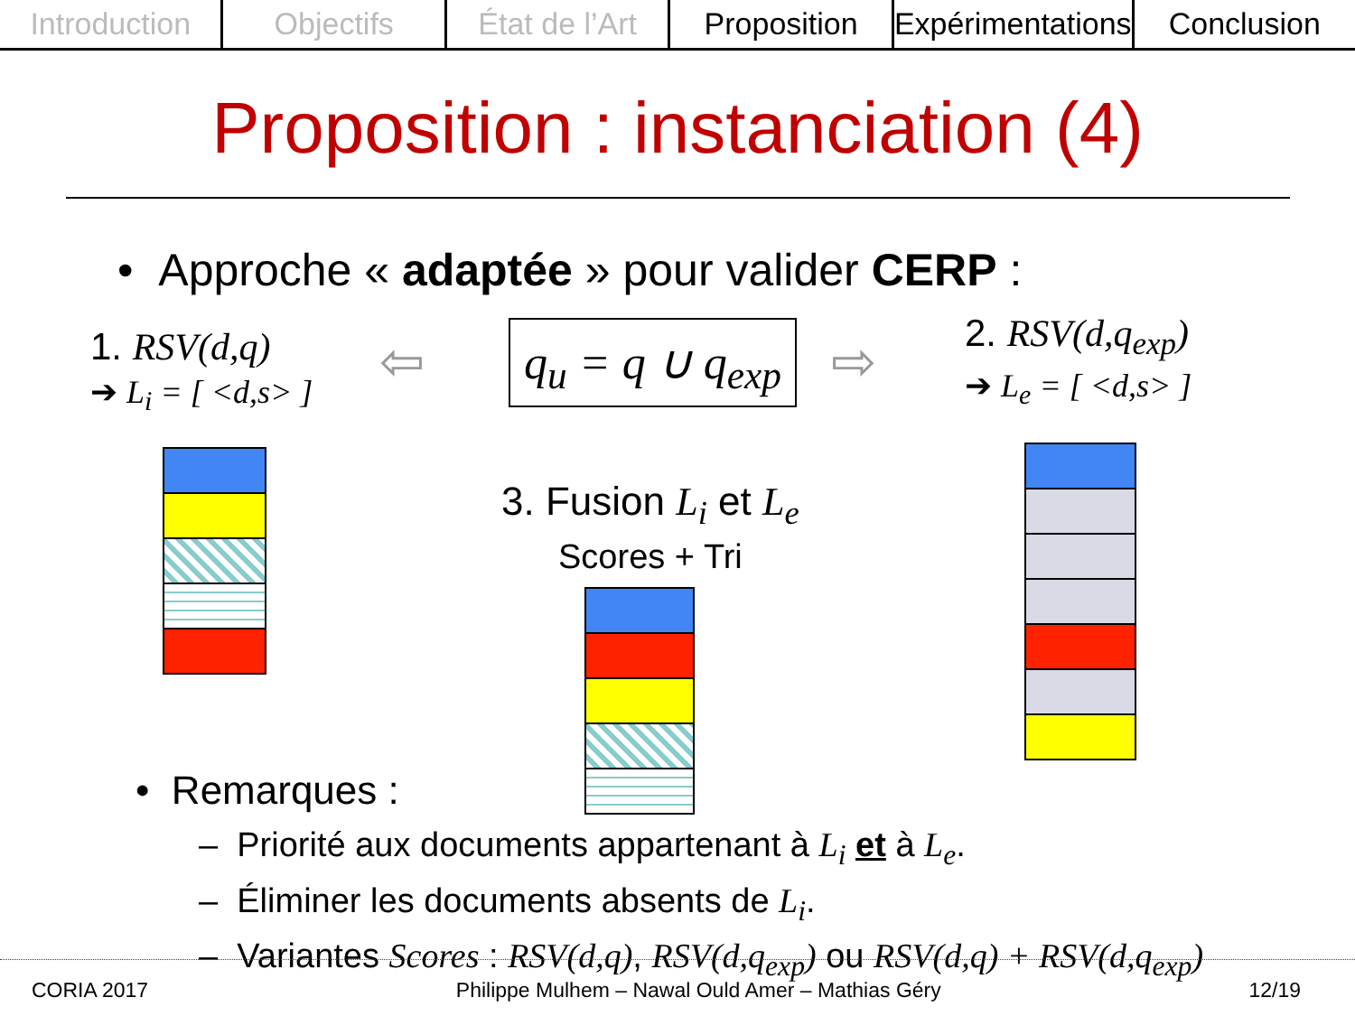Introduction Objectifs État de l’Art Proposition Expérimentations Conclusion
Proposition : instanciation (4)
• Approche « adaptée » pour valider CERP :
1. RSV(d,q)
➔ L<sub>i</sub> = [ <d,s> ]
q<sub>u</sub> = q ∪ q<sub>exp</sub>
2. RSV(d,q<sub>exp</sub>)
➔ L<sub>e</sub> = [ <d,s> ]
⇦ ⇨
3. Fusion L<sub>i</sub> et L<sub>e</sub>
Scores + Tri
• Remarques :
– Priorité aux documents appartenant à L<sub>i</sub> et à L<sub>e</sub>.
– Éliminer les documents absents de L<sub>i</sub>.
– Variantes Scores : RSV(d,q), RSV(d,q<sub>exp</sub>) ou RSV(d,q) + RSV(d,q<sub>exp</sub>)
CORIA 2017 Philippe Mulhem – Nawal Ould Amer – Mathias Géry 12/19